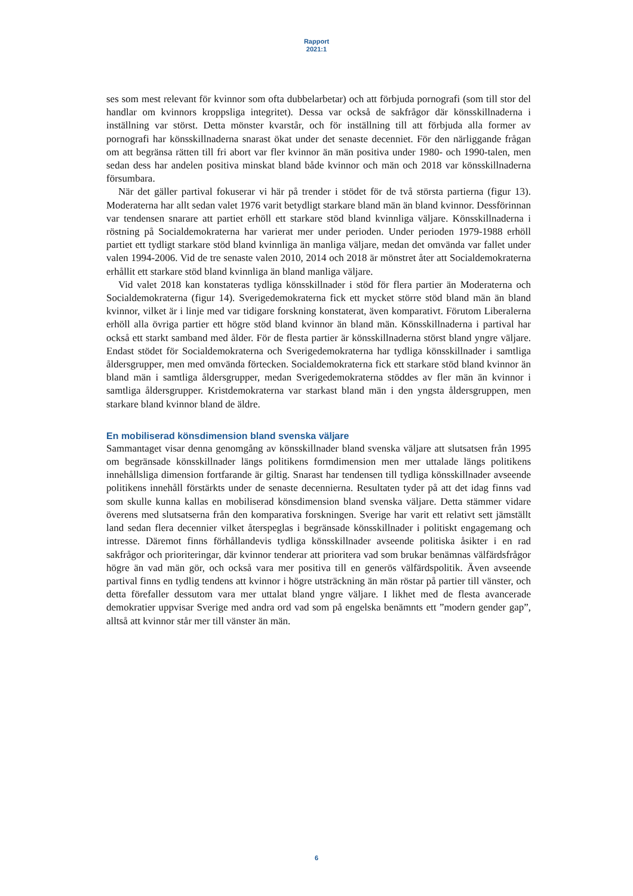Rapport
2021:1
ses som mest relevant för kvinnor som ofta dubbelarbetar) och att förbjuda pornografi (som till stor del handlar om kvinnors kroppsliga integritet). Dessa var också de sakfrågor där könsskillnaderna i inställning var störst. Detta mönster kvarstår, och för inställning till att förbjuda alla former av pornografi har könsskillnaderna snarast ökat under det senaste decenniet. För den närliggande frågan om att begränsa rätten till fri abort var fler kvinnor än män positiva under 1980- och 1990-talen, men sedan dess har andelen positiva minskat bland både kvinnor och män och 2018 var könsskillnaderna försumbara.
När det gäller partival fokuserar vi här på trender i stödet för de två största partierna (figur 13). Moderaterna har allt sedan valet 1976 varit betydligt starkare bland män än bland kvinnor. Dessförinnan var tendensen snarare att partiet erhöll ett starkare stöd bland kvinnliga väljare. Könsskillnaderna i röstning på Socialdemokraterna har varierat mer under perioden. Under perioden 1979-1988 erhöll partiet ett tydligt starkare stöd bland kvinnliga än manliga väljare, medan det omvända var fallet under valen 1994-2006. Vid de tre senaste valen 2010, 2014 och 2018 är mönstret åter att Socialdemokraterna erhållit ett starkare stöd bland kvinnliga än bland manliga väljare.
Vid valet 2018 kan konstateras tydliga könsskillnader i stöd för flera partier än Moderaterna och Socialdemokraterna (figur 14). Sverigedemokraterna fick ett mycket större stöd bland män än bland kvinnor, vilket är i linje med var tidigare forskning konstaterat, även komparativt. Förutom Liberalerna erhöll alla övriga partier ett högre stöd bland kvinnor än bland män. Könsskillnaderna i partival har också ett starkt samband med ålder. För de flesta partier är könsskillnaderna störst bland yngre väljare. Endast stödet för Socialdemokraterna och Sverigedemokraterna har tydliga könsskillnader i samtliga åldersgrupper, men med omvända förtecken. Socialdemokraterna fick ett starkare stöd bland kvinnor än bland män i samtliga åldersgrupper, medan Sverigedemokraterna stöddes av fler män än kvinnor i samtliga åldersgrupper. Kristdemokraterna var starkast bland män i den yngsta åldersgruppen, men starkare bland kvinnor bland de äldre.
En mobiliserad könsdimension bland svenska väljare
Sammantaget visar denna genomgång av könsskillnader bland svenska väljare att slutsatsen från 1995 om begränsade könsskillnader längs politikens formdimension men mer uttalade längs politikens innehållsliga dimension fortfarande är giltig. Snarast har tendensen till tydliga könsskillnader avseende politikens innehåll förstärkts under de senaste decennierna. Resultaten tyder på att det idag finns vad som skulle kunna kallas en mobiliserad könsdimension bland svenska väljare. Detta stämmer vidare överens med slutsatserna från den komparativa forskningen. Sverige har varit ett relativt sett jämställt land sedan flera decennier vilket återspeglas i begränsade könsskillnader i politiskt engagemang och intresse. Däremot finns förhållandevis tydliga könsskillnader avseende politiska åsikter i en rad sakfrågor och prioriteringar, där kvinnor tenderar att prioritera vad som brukar benämnas välfärdsfrågor högre än vad män gör, och också vara mer positiva till en generös välfärdspolitik. Även avseende partival finns en tydlig tendens att kvinnor i högre utsträckning än män röstar på partier till vänster, och detta förefaller dessutom vara mer uttalat bland yngre väljare. I likhet med de flesta avancerade demokratier uppvisar Sverige med andra ord vad som på engelska benämnts ett ”modern gender gap”, alltså att kvinnor står mer till vänster än män.
6